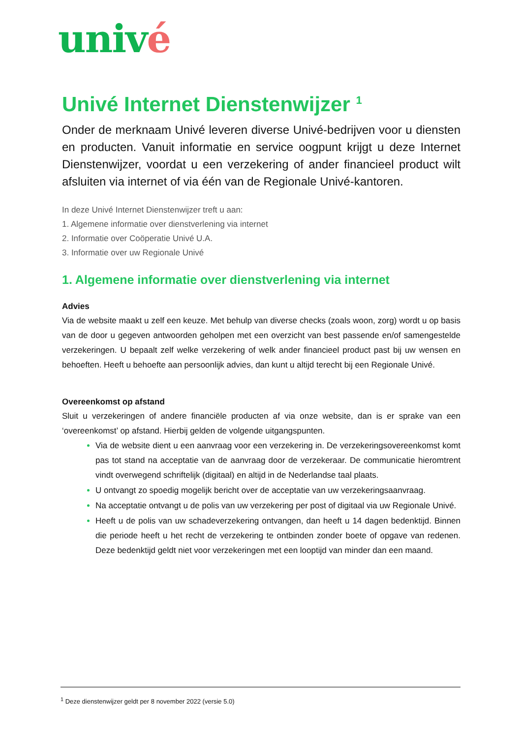univé
Univé Internet Dienstenwijzer <sup>1</sup>
Onder de merknaam Univé leveren diverse Univé-bedrijven voor u diensten en producten. Vanuit informatie en service oogpunt krijgt u deze Internet Dienstenwijzer, voordat u een verzekering of ander financieel product wilt afsluiten via internet of via één van de Regionale Univé-kantoren.
In deze Univé Internet Dienstenwijzer treft u aan:
1. Algemene informatie over dienstverlening via internet
2. Informatie over Coöperatie Univé U.A.
3. Informatie over uw Regionale Univé
1. Algemene informatie over dienstverlening via internet
Advies
Via de website maakt u zelf een keuze. Met behulp van diverse checks (zoals woon, zorg) wordt u op basis van de door u gegeven antwoorden geholpen met een overzicht van best passende en/of samengestelde verzekeringen. U bepaalt zelf welke verzekering of welk ander financieel product past bij uw wensen en behoeften. Heeft u behoefte aan persoonlijk advies, dan kunt u altijd terecht bij een Regionale Univé.
Overeenkomst op afstand
Sluit u verzekeringen of andere financiële producten af via onze website, dan is er sprake van een ‘overeenkomst’ op afstand. Hierbij gelden de volgende uitgangspunten.
Via de website dient u een aanvraag voor een verzekering in. De verzekeringsovereenkomst komt pas tot stand na acceptatie van de aanvraag door de verzekeraar. De communicatie hieromtrent vindt overwegend schriftelijk (digitaal) en altijd in de Nederlandse taal plaats.
U ontvangt zo spoedig mogelijk bericht over de acceptatie van uw verzekeringsaanvraag.
Na acceptatie ontvangt u de polis van uw verzekering per post of digitaal via uw Regionale Univé.
Heeft u de polis van uw schadeverzekering ontvangen, dan heeft u 14 dagen bedenktijd. Binnen die periode heeft u het recht de verzekering te ontbinden zonder boete of opgave van redenen. Deze bedenktijd geldt niet voor verzekeringen met een looptijd van minder dan een maand.
<sup>1</sup> Deze dienstenwijzer geldt per 8 november 2022 (versie 5.0)